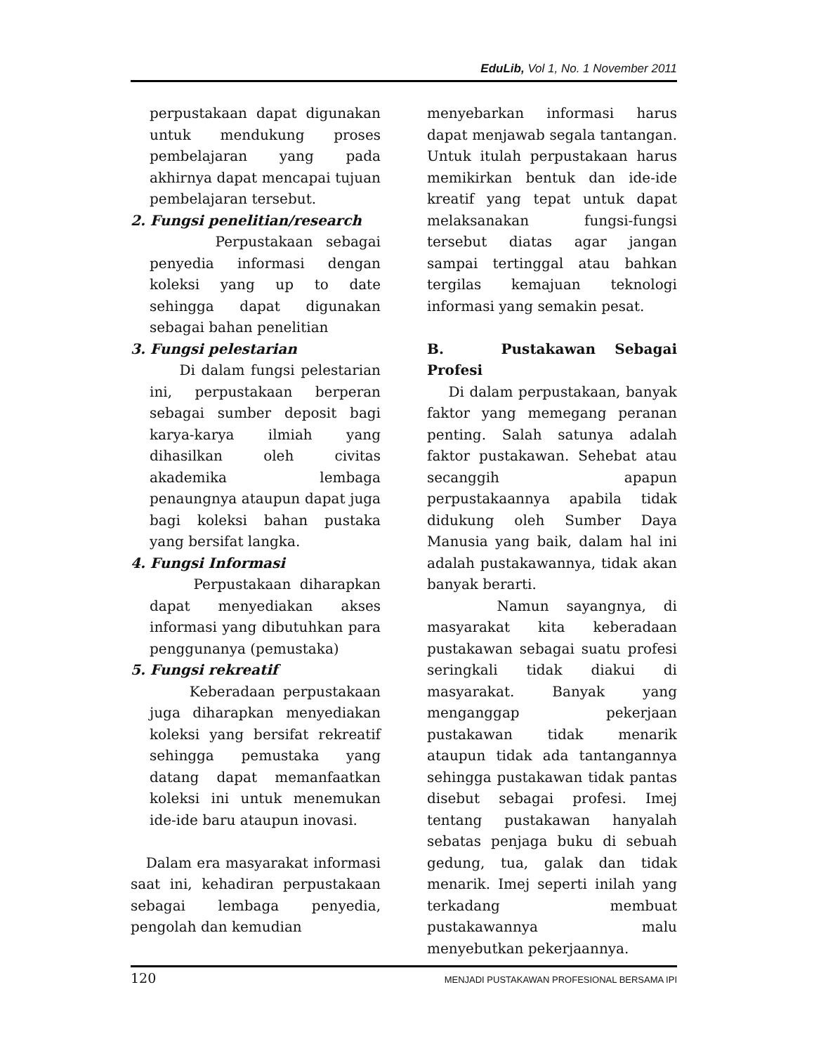EduLib, Vol 1, No. 1 November 2011
perpustakaan dapat digunakan untuk mendukung proses pembelajaran yang pada akhirnya dapat mencapai tujuan pembelajaran tersebut.
2. Fungsi penelitian/research
Perpustakaan sebagai penyedia informasi dengan koleksi yang up to date sehingga dapat digunakan sebagai bahan penelitian
3. Fungsi pelestarian
Di dalam fungsi pelestarian ini, perpustakaan berperan sebagai sumber deposit bagi karya-karya ilmiah yang dihasilkan oleh civitas akademika lembaga penaungnya ataupun dapat juga bagi koleksi bahan pustaka yang bersifat langka.
4. Fungsi Informasi
Perpustakaan diharapkan dapat menyediakan akses informasi yang dibutuhkan para penggunanya (pemustaka)
5. Fungsi rekreatif
Keberadaan perpustakaan juga diharapkan menyediakan koleksi yang bersifat rekreatif sehingga pemustaka yang datang dapat memanfaatkan koleksi ini untuk menemukan ide-ide baru ataupun inovasi.
Dalam era masyarakat informasi saat ini, kehadiran perpustakaan sebagai lembaga penyedia, pengolah dan kemudian
menyebarkan informasi harus dapat menjawab segala tantangan. Untuk itulah perpustakaan harus memikirkan bentuk dan ide-ide kreatif yang tepat untuk dapat melaksanakan fungsi-fungsi tersebut diatas agar jangan sampai tertinggal atau bahkan tergilas kemajuan teknologi informasi yang semakin pesat.
B. Pustakawan Sebagai Profesi
Di dalam perpustakaan, banyak faktor yang memegang peranan penting. Salah satunya adalah faktor pustakawan. Sehebat atau secanggih apapun perpustakaannya apabila tidak didukung oleh Sumber Daya Manusia yang baik, dalam hal ini adalah pustakawannya, tidak akan banyak berarti.
Namun sayangnya, di masyarakat kita keberadaan pustakawan sebagai suatu profesi seringkali tidak diakui di masyarakat. Banyak yang menganggap pekerjaan pustakawan tidak menarik ataupun tidak ada tantangannya sehingga pustakawan tidak pantas disebut sebagai profesi. Imej tentang pustakawan hanyalah sebatas penjaga buku di sebuah gedung, tua, galak dan tidak menarik. Imej seperti inilah yang terkadang membuat pustakawannya malu menyebutkan pekerjaannya.
120 MENJADI PUSTAKAWAN PROFESIONAL BERSAMA IPI